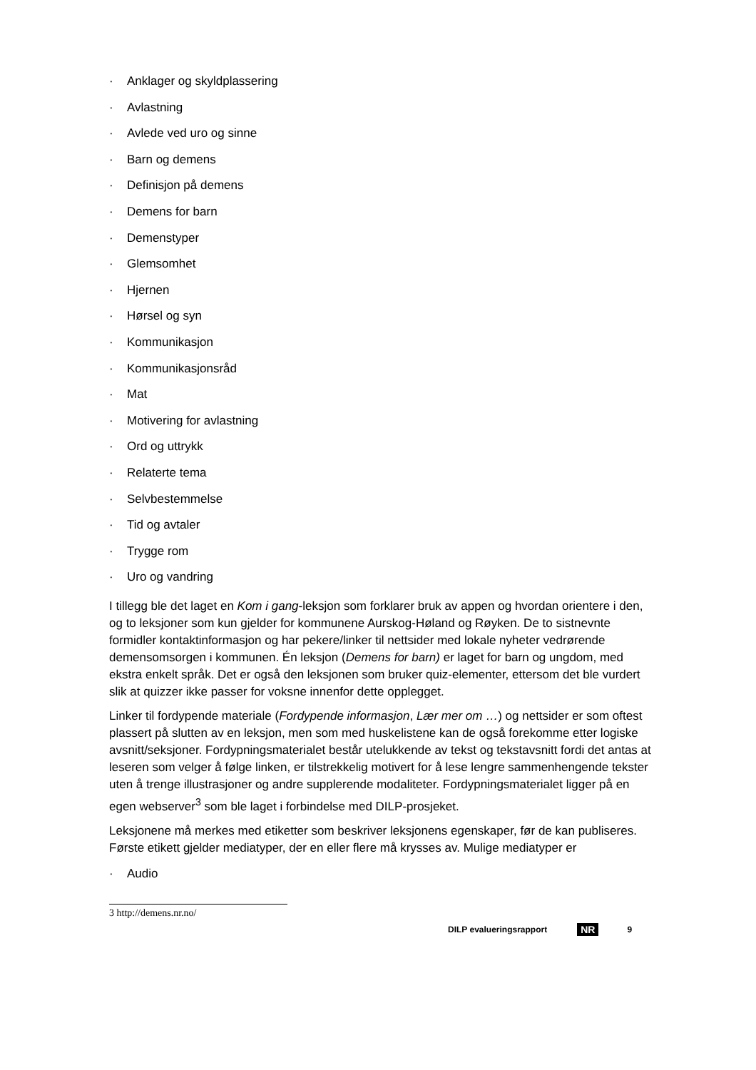· Anklager og skyldplassering
· Avlastning
· Avlede ved uro og sinne
· Barn og demens
· Definisjon på demens
· Demens for barn
· Demenstyper
· Glemsomhet
· Hjernen
· Hørsel og syn
· Kommunikasjon
· Kommunikasjonsråd
· Mat
· Motivering for avlastning
· Ord og uttrykk
· Relaterte tema
· Selvbestemmelse
· Tid og avtaler
· Trygge rom
· Uro og vandring
I tillegg ble det laget en Kom i gang-leksjon som forklarer bruk av appen og hvordan orientere i den, og to leksjoner som kun gjelder for kommunene Aurskog-Høland og Røyken. De to sistnevnte formidler kontaktinformasjon og har pekere/linker til nettsider med lokale nyheter vedrørende demensomsorgen i kommunen. Én leksjon (Demens for barn) er laget for barn og ungdom, med ekstra enkelt språk. Det er også den leksjonen som bruker quiz-elementer, ettersom det ble vurdert slik at quizzer ikke passer for voksne innenfor dette opplegget.
Linker til fordypende materiale (Fordypende informasjon, Lær mer om …) og nettsider er som oftest plassert på slutten av en leksjon, men som med huskelistene kan de også forekomme etter logiske avsnitt/seksjoner. Fordypningsmaterialet består utelukkende av tekst og tekstavsnitt fordi det antas at leseren som velger å følge linken, er tilstrekkelig motivert for å lese lengre sammenhengende tekster uten å trenge illustrasjoner og andre supplerende modaliteter. Fordypningsmaterialet ligger på en egen webserver<sup>3</sup> som ble laget i forbindelse med DILP-prosjeket.
Leksjonene må merkes med etiketter som beskriver leksjonens egenskaper, før de kan publiseres. Første etikett gjelder mediatyper, der en eller flere må krysses av. Mulige mediatyper er
· Audio
3 http://demens.nr.no/
DILP evalueringsrapport NR 9